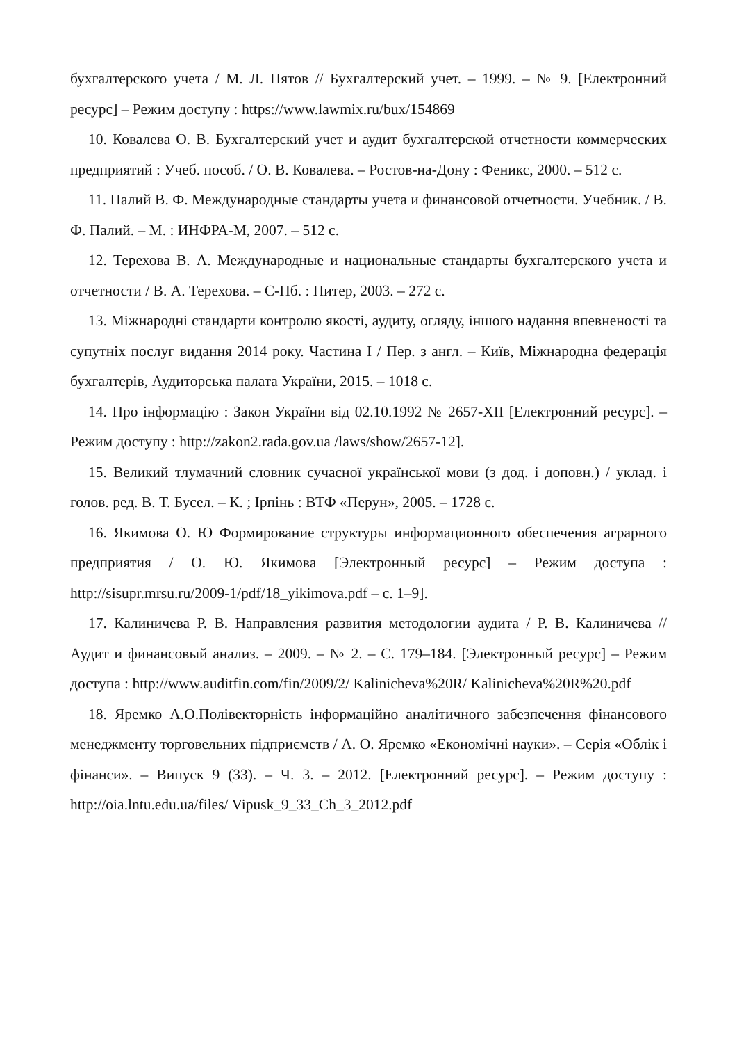бухгалтерского учета / М. Л. Пятов // Бухгалтерский учет. – 1999. – № 9. [Електронний ресурс] – Режим доступу : https://www.lawmix.ru/bux/154869
10. Ковалева О. В. Бухгалтерский учет и аудит бухгалтерской отчетности коммерческих предприятий : Учеб. пособ. / О. В. Ковалева. – Ростов-на-Дону : Феникс, 2000. – 512 с.
11. Палий В. Ф. Международные стандарты учета и финансовой отчетности. Учебник. / В. Ф. Палий. – М. : ИНФРА-М, 2007. – 512 с.
12. Терехова В. А. Международные и национальные стандарты бухгалтерского учета и отчетности / В. А. Терехова. – С-Пб. : Питер, 2003. – 272 с.
13. Міжнародні стандарти контролю якості, аудиту, огляду, іншого надання впевненості та супутніх послуг видання 2014 року. Частина I / Пер. з англ. – Київ, Міжнародна федерація бухгалтерів, Аудиторська палата України, 2015. – 1018 с.
14. Про інформацію : Закон України від 02.10.1992 № 2657-XII [Електронний ресурс]. – Режим доступу : http://zakon2.rada.gov.ua /laws/show/2657-12].
15. Великий тлумачний словник сучасної української мови (з дод. і доповн.) / уклад. і голов. ред. В. Т. Бусел. – К. ; Ірпінь : ВТФ «Перун», 2005. – 1728 с.
16. Якимова О. Ю Формирование структуры информационного обеспечения аграрного предприятия / О. Ю. Якимова [Электронный ресурс] – Режим доступа : http://sisupr.mrsu.ru/2009-1/pdf/18_yikimova.pdf – с. 1–9].
17. Калиничева Р. В. Направления развития методологии аудита / Р. В. Калиничева // Аудит и финансовый анализ. – 2009. – № 2. – С. 179–184. [Электронный ресурс] – Режим доступа : http://www.auditfin.com/fin/2009/2/ Kalinicheva%20R/ Kalinicheva%20R%20.pdf
18. Яремко А.О.Полівекторність інформаційно аналітичного забезпечення фінансового менеджменту торговельних підприємств / А. О. Яремко «Економічні науки». – Серія «Облік і фінанси». – Випуск 9 (33). – Ч. 3. – 2012. [Електронний ресурс]. – Режим доступу : http://oia.lntu.edu.ua/files/ Vipusk_9_33_Ch_3_2012.pdf